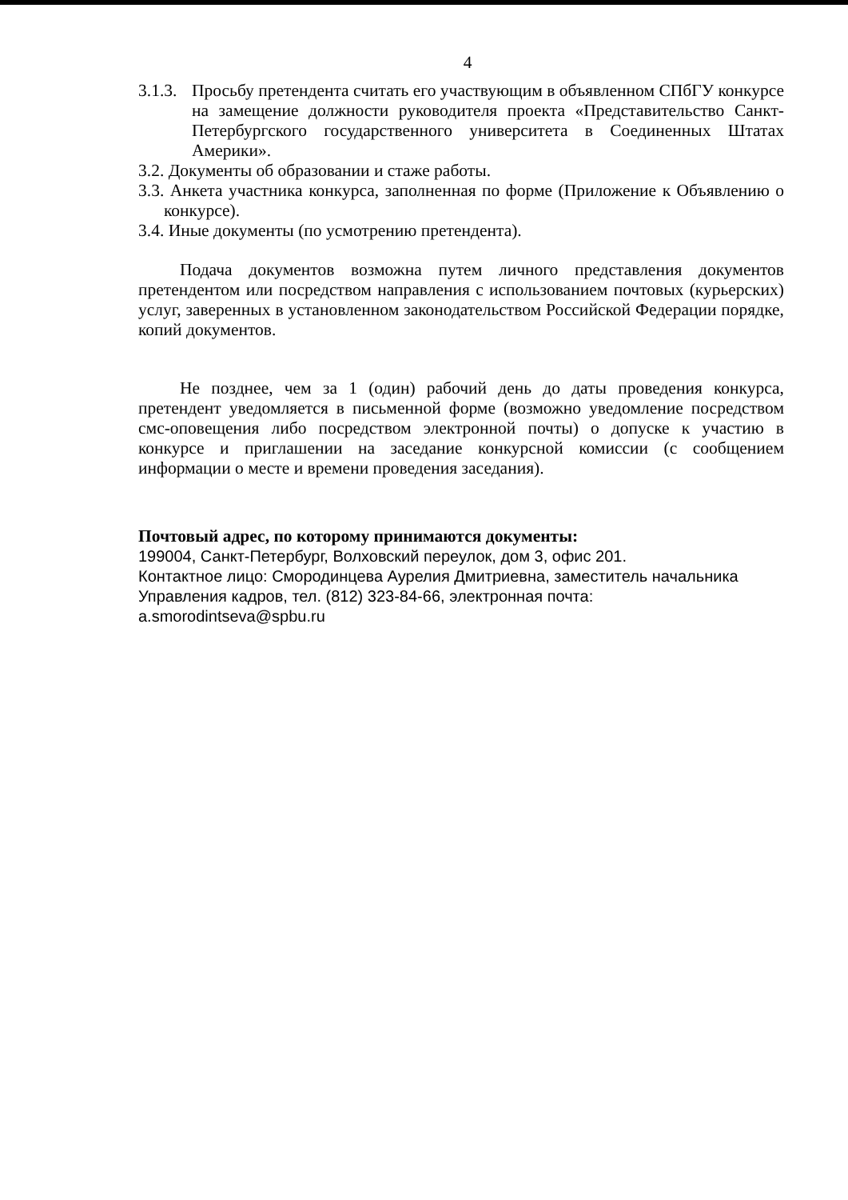4
3.1.3.
Просьбу претендента считать его участвующим в объявленном СПбГУ конкурсе на замещение должности руководителя проекта «Представительство Санкт-Петербургского государственного университета в Соединенных Штатах Америки».
3.2. Документы об образовании и стаже работы.
3.3. Анкета участника конкурса, заполненная по форме (Приложение к Объявлению о конкурсе).
3.4. Иные документы (по усмотрению претендента).
Подача документов возможна путем личного представления документов претендентом или посредством направления с использованием почтовых (курьерских) услуг, заверенных в установленном законодательством Российской Федерации порядке, копий документов.
Не позднее, чем за 1 (один) рабочий день до даты проведения конкурса, претендент уведомляется в письменной форме (возможно уведомление посредством смс-оповещения либо посредством электронной почты) о допуске к участию в конкурсе и приглашении на заседание конкурсной комиссии (с сообщением информации о месте и времени проведения заседания).
Почтовый адрес, по которому принимаются документы:
199004, Санкт-Петербург, Волховский переулок, дом 3, офис 201.
Контактное лицо: Смородинцева Аурелия Дмитриевна, заместитель начальника
Управления кадров, тел. (812) 323-84-66, электронная почта: a.smorodintseva@spbu.ru